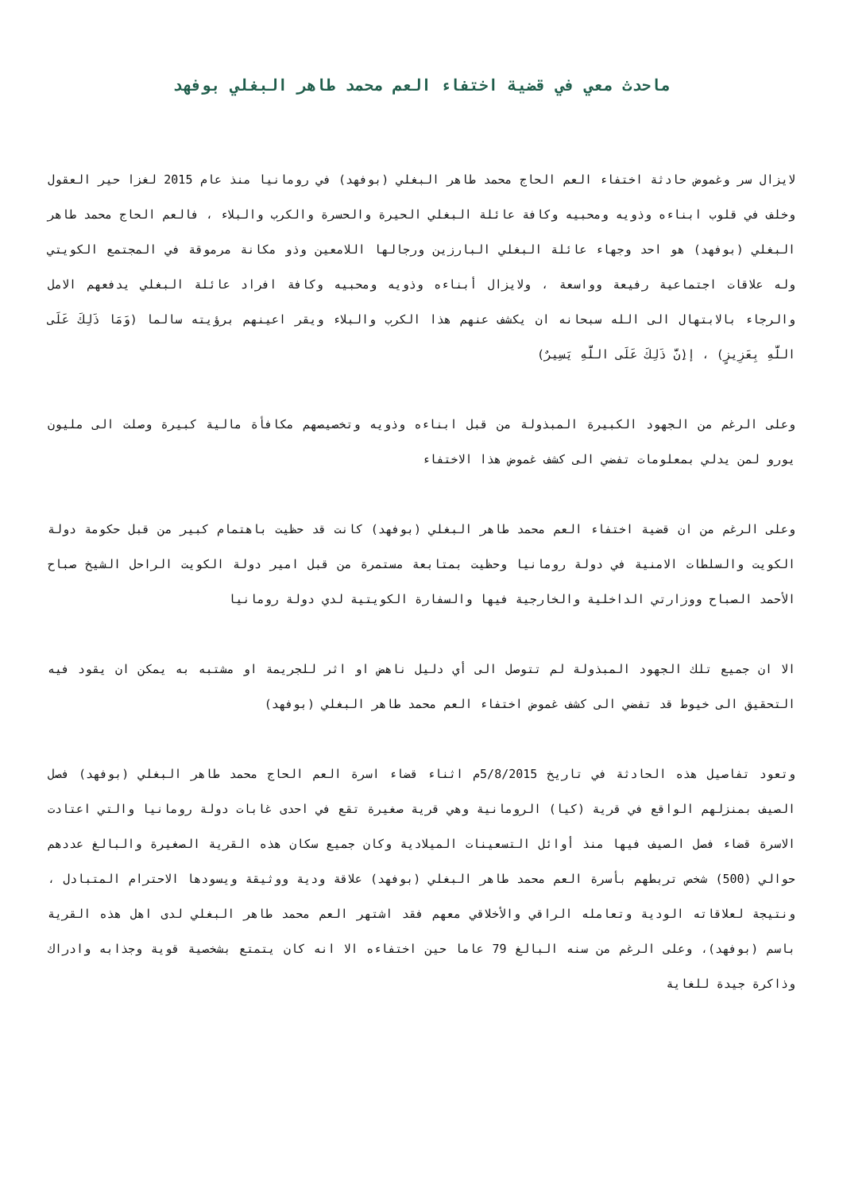ماحدث معي في قضية اختفاء العم محمد طاهر البغلي بوفهد
لايزال سر وغموض حادثة اختفاء العم الحاج محمد طاهر البغلي (بوفهد) في رومانيا منذ عام 2015 لغزا حير العقول وخلف في قلوب ابناءه وذويه ومحبيه وكافة عائلة البغلي الحيرة والحسرة والكرب والبلاء ، فالعم الحاج محمد طاهر البغلي (بوفهد) هو احد وجهاء عائلة البغلي البارزين ورجالها اللامعين وذو مكانة مرموقة في المجتمع الكويتي وله علاقات اجتماعية رفيعة وواسعة ، ولايزال أبناءه وذويه ومحبيه وكافة افراد عائلة البغلي يدفعهم الامل والرجاء بالابتهال الى الله سبحانه ان يكشف عنهم هذا الكرب والبلاء ويقر اعينهم برؤيته سالما (وَمَا ذَلِكَ عَلَى اللَّهِ بِعَزِيزٍ) ، إ(ِنَّ ذَلِكَ عَلَى اللَّهِ يَسِيرٌ)
وعلى الرغم من الجهود الكبيرة المبذولة من قبل ابناءه وذويه وتخصيصهم مكافأة مالية كبيرة وصلت الى مليون يورو لمن يدلي بمعلومات تفضي الى كشف غموض هذا الاختفاء
وعلى الرغم من ان قضية اختفاء العم محمد طاهر البغلي (بوفهد) كانت قد حظيت باهتمام كبير من قبل حكومة دولة الكويت والسلطات الامنية في دولة رومانيا وحظيت بمتابعة مستمرة من قبل امير دولة الكويت الراحل الشيخ صباح الأحمد الصباح ووزارتي الداخلية والخارجية فيها والسفارة الكويتية لدي دولة رومانيا
الا ان جميع تلك الجهود المبذولة لم تتوصل الى أي دليل ناهض او اثر للجريمة او مشتبه به يمكن ان يقود فيه التحقيق الى خيوط قد تفضي الى كشف غموض اختفاء العم محمد طاهر البغلي (بوفهد)
وتعود تفاصيل هذه الحادثة في تاريخ 5/8/2015م اثناء قضاء اسرة العم الحاج محمد طاهر البغلي (بوفهد) فصل الصيف بمنزلهم الواقع في قرية (كيا) الرومانية وهي قرية صغيرة تقع في احدى غابات دولة رومانيا والتي اعتادت الاسرة قضاء فصل الصيف فيها منذ أوائل التسعينات الميلادية وكان جميع سكان هذه القرية الصغيرة والبالغ عددهم حوالي (500) شخص تربطهم بأسرة العم محمد طاهر البغلي (بوفهد) علاقة ودية ووثيقة ويسودها الاحترام المتبادل ، ونتيجة لعلاقاته الودية وتعامله الراقي والأخلاقي معهم فقد اشتهر العم محمد طاهر البغلي لدى اهل هذه القرية باسم (بوفهد)، وعلى الرغم من سنه البالغ 79 عاما حين اختفاءه الا انه كان يتمتع بشخصية قوية وجذابه وادراك وذاكرة جيدة للغاية